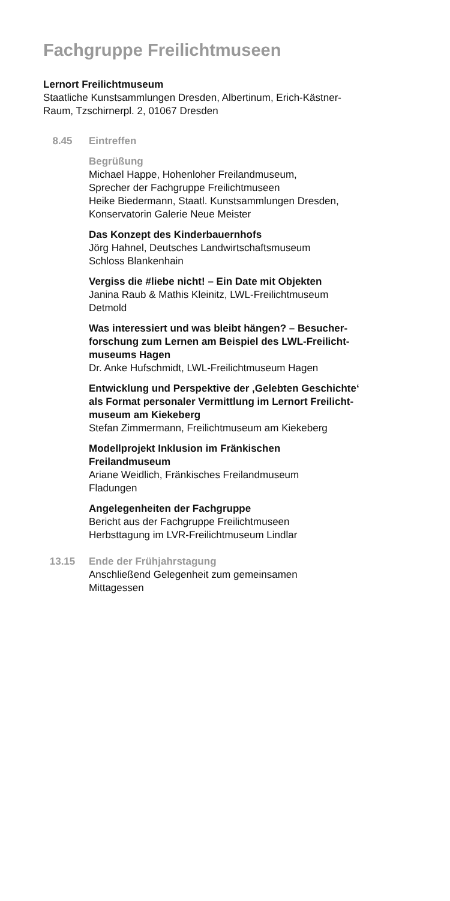Fachgruppe Freilichtmuseen
Lernort Freilichtmuseum
Staatliche Kunstsammlungen Dresden, Albertinum, Erich-Kästner-
Raum, Tzschirnerpl. 2, 01067 Dresden
8.45 Eintreffen
Begrüßung
Michael Happe, Hohenloher Freilandmuseum,
Sprecher der Fachgruppe Freilichtmuseen
Heike Biedermann, Staatl. Kunstsammlungen Dresden,
Konservatorin Galerie Neue Meister
Das Konzept des Kinderbauernhofs
Jörg Hahnel, Deutsches Landwirtschaftsmuseum
Schloss Blankenhain
Vergiss die #liebe nicht! – Ein Date mit Objekten
Janina Raub & Mathis Kleinitz, LWL-Freilichtmuseum
Detmold
Was interessiert und was bleibt hängen? – Besucher-
forschung zum Lernen am Beispiel des LWL-Freilicht-
museums Hagen
Dr. Anke Hufschmidt, LWL-Freilichtmuseum Hagen
Entwicklung und Perspektive der ‚Gelebten Geschichte‘
als Format personaler Vermittlung im Lernort Freilicht-
museum am Kiekeberg
Stefan Zimmermann, Freilichtmuseum am Kiekeberg
Modellprojekt Inklusion im Fränkischen
Freilandmuseum
Ariane Weidlich, Fränkisches Freilandmuseum
Fladungen
Angelegenheiten der Fachgruppe
Bericht aus der Fachgruppe Freilichtmuseen
Herbsttagung im LVR-Freilichtmuseum Lindlar
13.15 Ende der Frühjahrstagung
Anschließend Gelegenheit zum gemeinsamen
Mittagessen